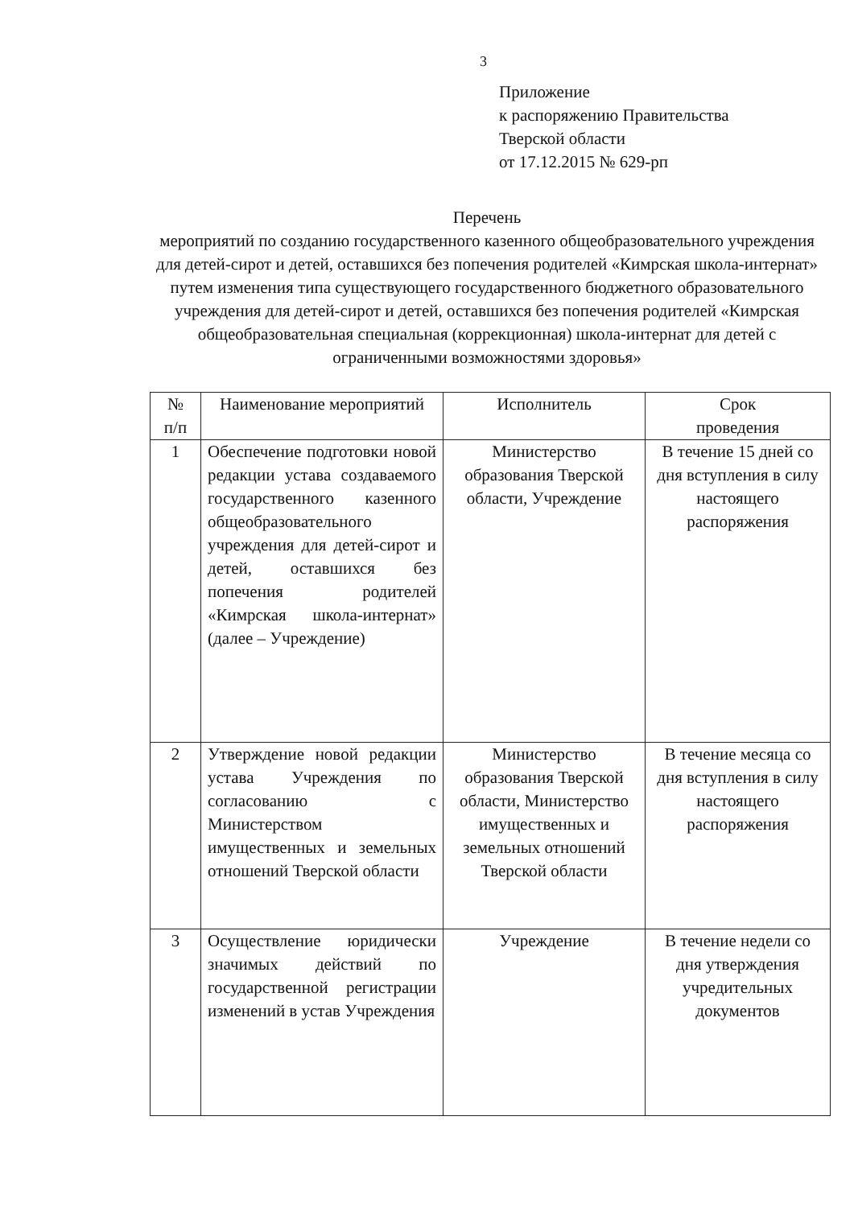3
Приложение
к распоряжению Правительства
Тверской области
от 17.12.2015 № 629-рп
Перечень
мероприятий по созданию государственного казенного общеобразовательного учреждения для детей-сирот и детей, оставшихся без попечения родителей «Кимрская школа-интернат» путем изменения типа существующего государственного бюджетного образовательного учреждения для детей-сирот и детей, оставшихся без попечения родителей «Кимрская общеобразовательная специальная (коррекционная) школа-интернат для детей с ограниченными возможностями здоровья»
| № п/п | Наименование мероприятий | Исполнитель | Срок проведения |
| --- | --- | --- | --- |
| 1 | Обеспечение подготовки новой редакции устава создаваемого государственного казенного общеобразовательного учреждения для детей-сирот и детей, оставшихся без попечения родителей «Кимрская школа-интернат» (далее – Учреждение) | Министерство образования Тверской области, Учреждение | В течение 15 дней со дня вступления в силу настоящего распоряжения |
| 2 | Утверждение новой редакции устава Учреждения по согласованию с Министерством имущественных и земельных отношений Тверской области | Министерство образования Тверской области, Министерство имущественных и земельных отношений Тверской области | В течение месяца со дня вступления в силу настоящего распоряжения |
| 3 | Осуществление юридически значимых действий по государственной регистрации изменений в устав Учреждения | Учреждение | В течение недели со дня утверждения учредительных документов |